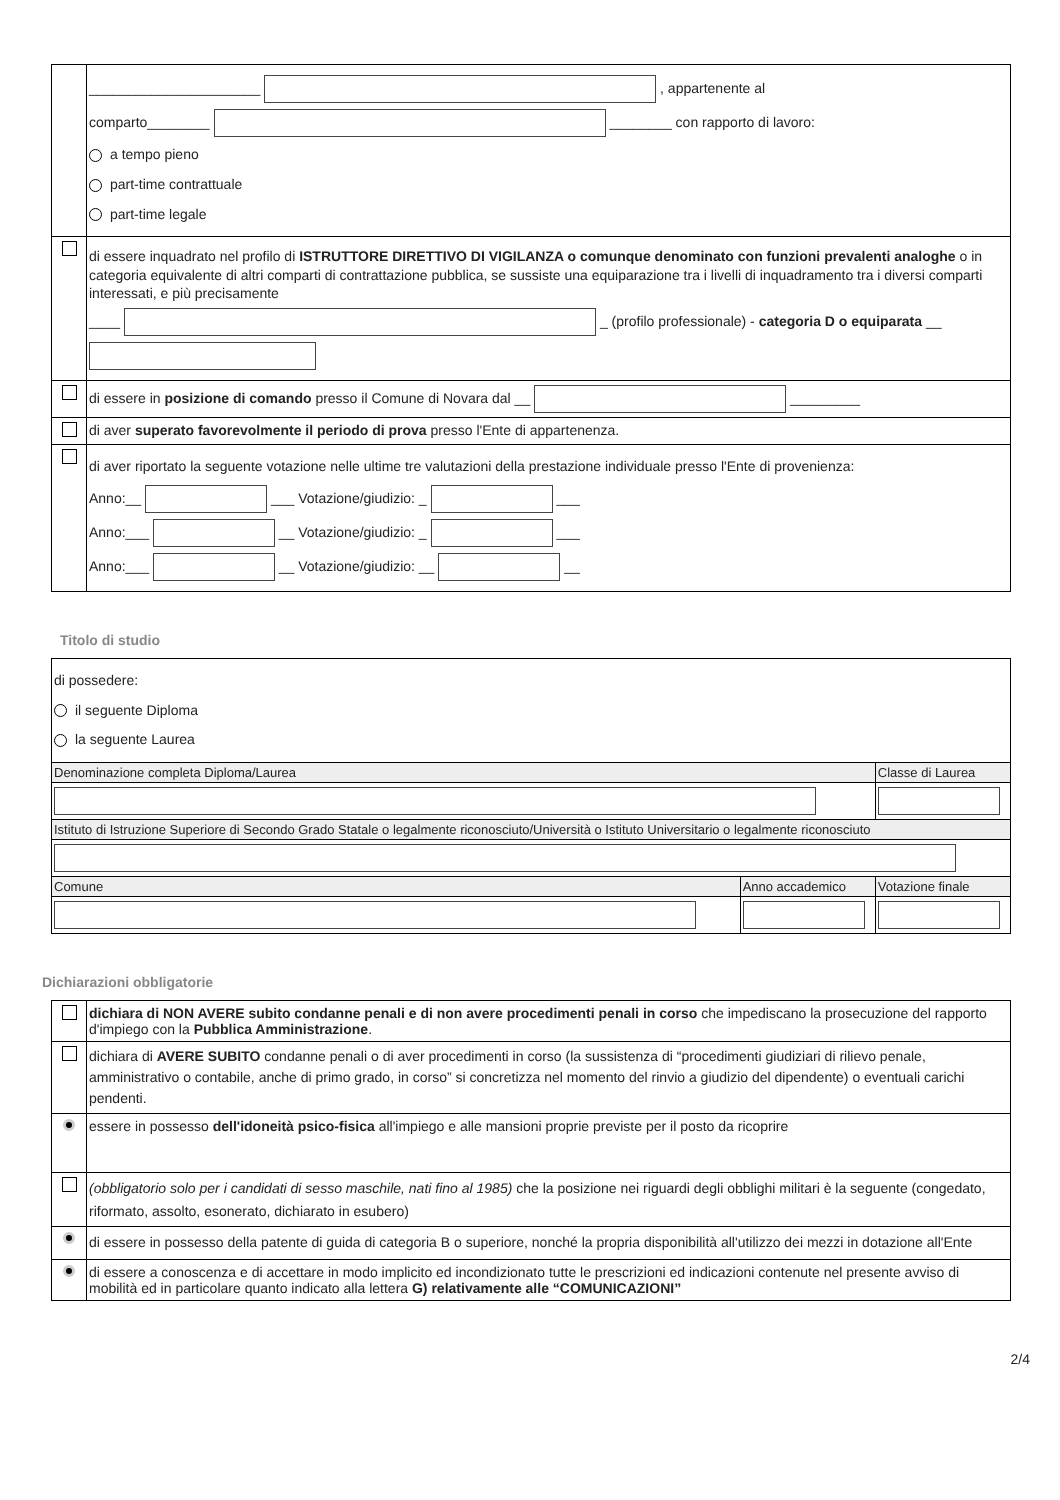| | ______________________ , appartenente al comparto________ ________ con rapporto di lavoro: a tempo pieno part-time contrattuale part-time legale |
| | di essere inquadrato nel profilo di ISTRUTTORE DIRETTIVO DI VIGILANZA o comunque denominato con funzioni prevalenti analoghe o in categoria equivalente di altri comparti di contrattazione pubblica, se sussiste una equiparazione tra i livelli di inquadramento tra i diversi comparti interessati, e più precisamente ____ _ (profilo professionale) - categoria D o equiparata __ |
| | di essere in posizione di comando presso il Comune di Novara dal __ _________ |
| | di aver superato favorevolmente il periodo di prova presso l'Ente di appartenenza. |
| | di aver riportato la seguente votazione nelle ultime tre valutazioni della prestazione individuale presso l'Ente di provenienza: Anno:__ ___ Votazione/giudizio: _ ___ Anno:___ __ Votazione/giudizio: _ ___ Anno:___ __ Votazione/giudizio: __ __ |
Titolo di studio
| di possedere: il seguente Diploma la seguente Laurea | | |
| Denominazione completa Diploma/Laurea | | Classe di Laurea |
| Istituto di Istruzione Superiore di Secondo Grado Statale o legalmente riconosciuto/Università o Istituto Universitario o legalmente riconosciuto | | |
| Comune | Anno accademico | Votazione finale |
Dichiarazioni obbligatorie
| | dichiara di NON AVERE subito condanne penali e di non avere procedimenti penali in corso che impediscano la prosecuzione del rapporto d'impiego con la Pubblica Amministrazione . |
| | dichiara di AVERE SUBITO condanne penali o di aver procedimenti in corso (la sussistenza di “procedimenti giudiziari di rilievo penale, amministrativo o contabile, anche di primo grado, in corso” si concretizza nel momento del rinvio a giudizio del dipendente) o eventuali carichi pendenti. |
| | essere in possesso dell'idoneità psico-fisica all'impiego e alle mansioni proprie previste per il posto da ricoprire |
| | (obbligatorio solo per i candidati di sesso maschile, nati fino al 1985) che la posizione nei riguardi degli obblighi militari è la seguente (congedato, riformato, assolto, esonerato, dichiarato in esubero) |
| | di essere in possesso della patente di guida di categoria B o superiore, nonché la propria disponibilità all'utilizzo dei mezzi in dotazione all'Ente |
| | di essere a conoscenza e di accettare in modo implicito ed incondizionato tutte le prescrizioni ed indicazioni contenute nel presente avviso di mobilità ed in particolare quanto indicato alla lettera G) relativamente alle “COMUNICAZIONI” |
2/4